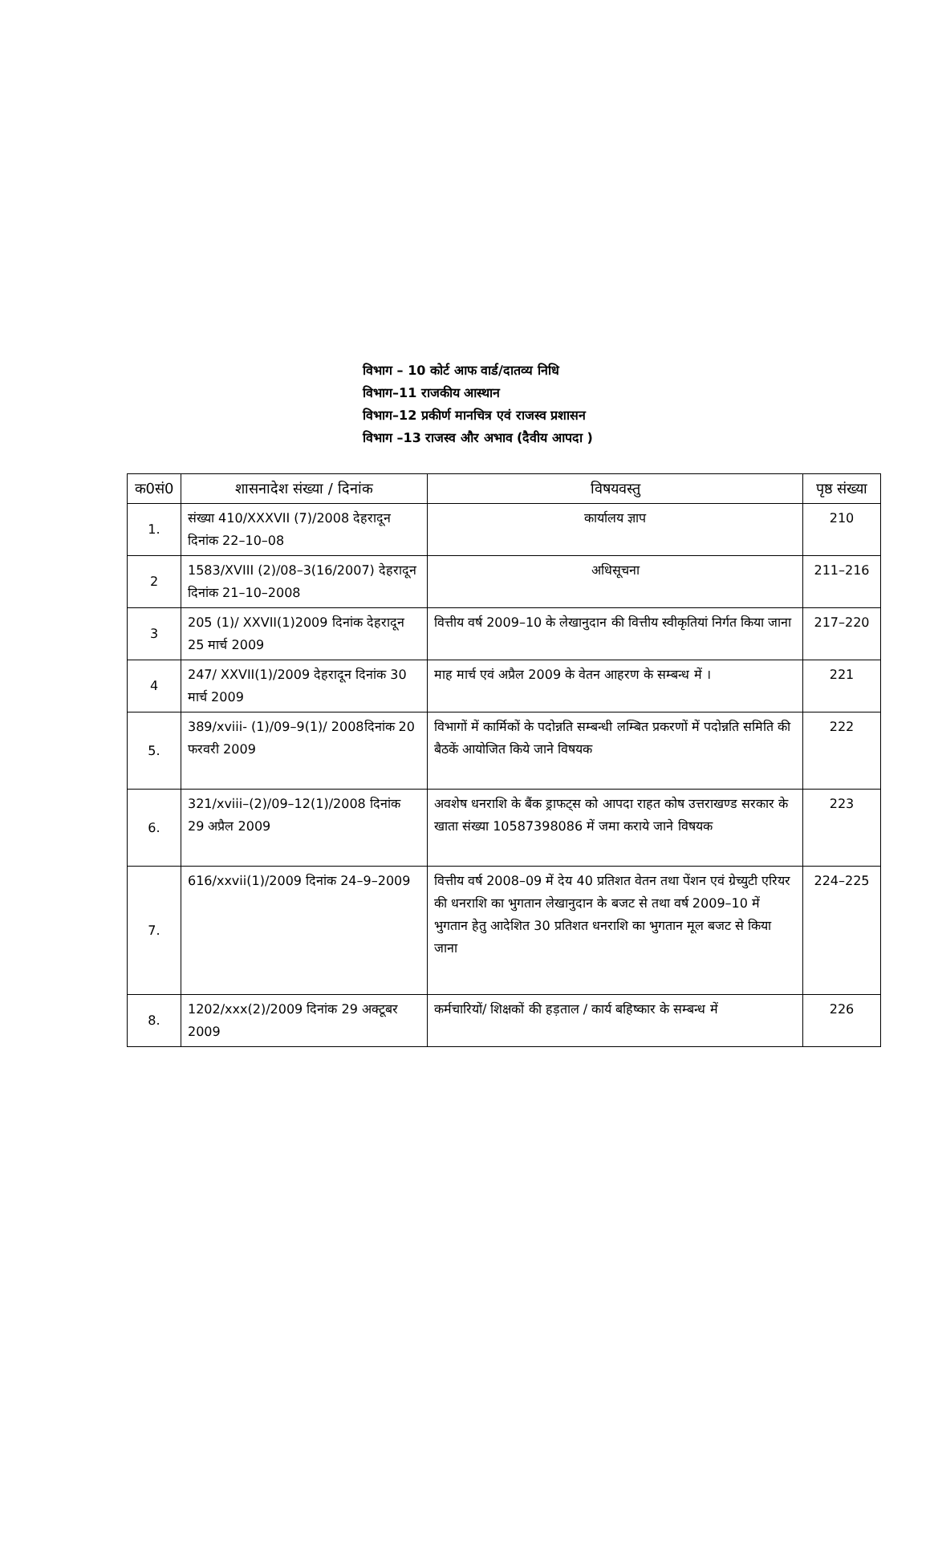विभाग – 10 कोर्ट आफ वार्ड/दातव्य निधि
विभाग–11 राजकीय आस्थान
विभाग–12 प्रकीर्ण मानचित्र एवं राजस्व प्रशासन
विभाग –13 राजस्व और अभाव (दैवीय आपदा )
| क0सं0 | शासनादेश संख्या / दिनांक | विषयवस्तु | पृष्ठ संख्या |
| --- | --- | --- | --- |
| 1. | संख्या 410/XXXVII (7)/2008 देहरादून दिनांक 22–10–08 | कार्यालय ज्ञाप | 210 |
| 2 | 1583/XVIII (2)/08–3(16/2007) देहरादून दिनांक 21–10–2008 | अधिसूचना | 211–216 |
| 3 | 205 (1)/ XXVII(1)2009 दिनांक देहरादून 25 मार्च 2009 | वित्तीय वर्ष 2009–10 के लेखानुदान की वित्तीय स्वीकृतियां निर्गत किया जाना | 217–220 |
| 4 | 247/ XXVII(1)/2009 देहरादून दिनांक 30 मार्च 2009 | माह मार्च एवं अप्रैल 2009 के वेतन आहरण के सम्बन्ध में । | 221 |
| 5. | 389/xviii- (1)/09–9(1)/ 2008दिनांक 20 फरवरी 2009 | विभागों में कार्मिकों के पदोन्नति सम्बन्धी लम्बित प्रकरणों में पदोन्नति समिति की बैठकें आयोजित किये जाने विषयक | 222 |
| 6. | 321/xviii–(2)/09–12(1)/2008 दिनांक 29 अप्रैल 2009 | अवशेष धनराशि के बैंक ड्राफट्स को आपदा राहत कोष उत्तराखण्ड सरकार के खाता संख्या 10587398086 में जमा कराये जाने विषयक | 223 |
| 7. | 616/xxvii(1)/2009 दिनांक 24–9–2009 | वित्तीय वर्ष 2008–09 में देय 40 प्रतिशत वेतन तथा पेंशन एवं ग्रेच्युटी एरियर की धनराशि का भुगतान लेखानुदान के बजट से तथा वर्ष 2009–10 में भुगतान हेतु आदेशित 30 प्रतिशत धनराशि का भुगतान मूल बजट से किया जाना | 224–225 |
| 8. | 1202/xxx(2)/2009 दिनांक 29 अक्टूबर 2009 | कर्मचारियों/ शिक्षकों की हड़ताल / कार्य बहिष्कार के सम्बन्ध में | 226 |